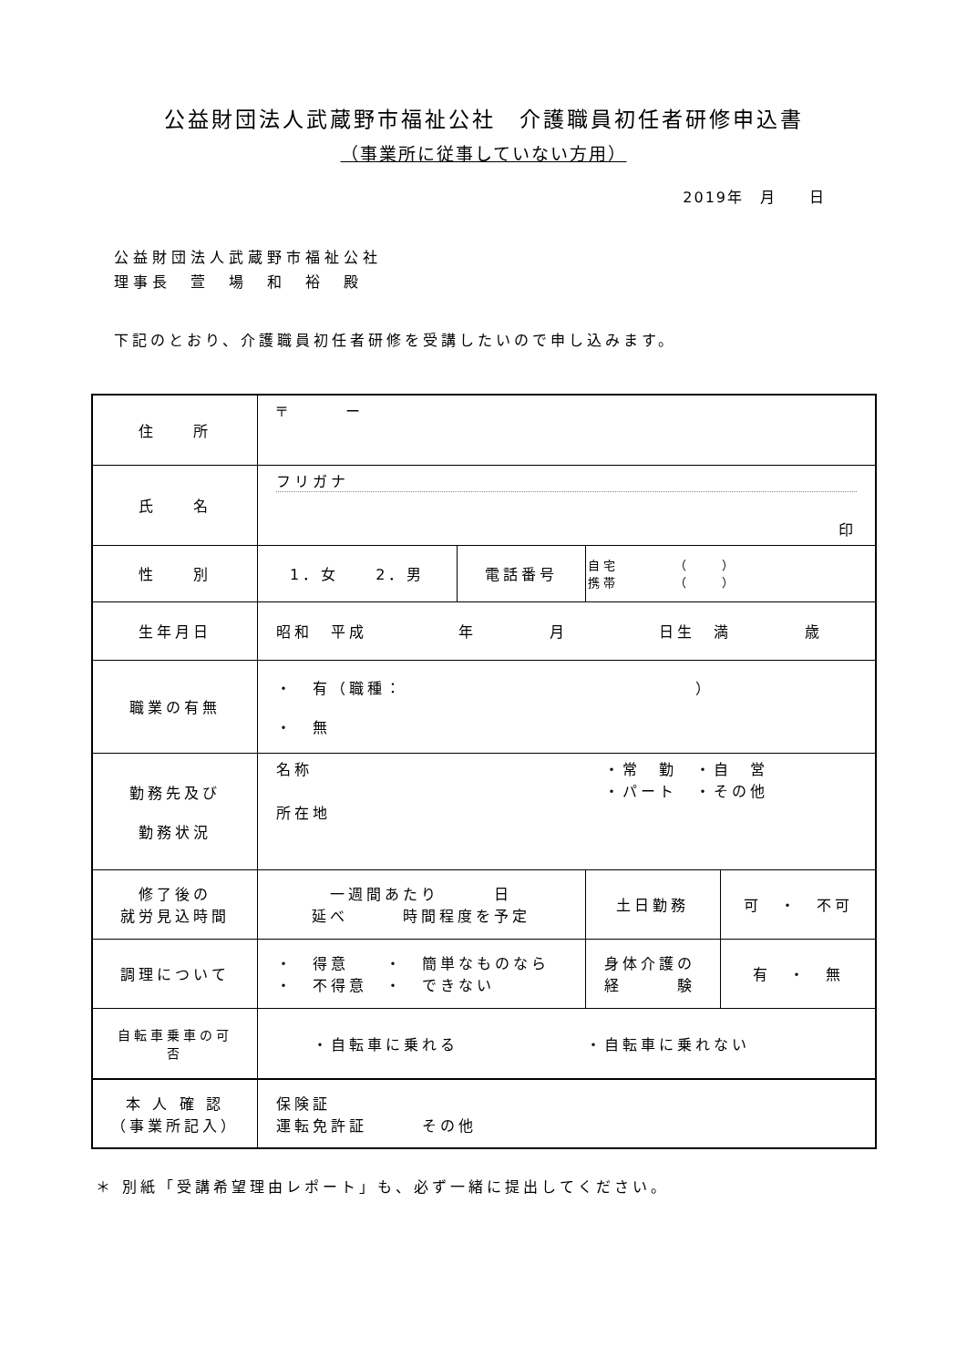公益財団法人武蔵野市福祉公社　介護職員初任者研修申込書
（事業所に従事していない方用）
2019年　月　　日
公益財団法人武蔵野市福祉公社
理事長　萱　場　和　裕　殿
下記のとおり、介護職員初任者研修を受講したいので申し込みます。
| 住 所 | 〒 ー | | | |
| 氏 名 | フリガナ 印 | | | |
| 性 別 | 1．女 2．男 | 電話番号 | 自宅 （ ） 携帯 （ ） | |
| 生年月日 | 昭和 平成 年 月 日生 満 歳 | | | |
| 職業の有無 | ・ 有（職種： ） ・ 無 | | | |
| 勤務先及び 勤務状況 | 名称 ・常 勤 ・自 営 ・パート ・その他 所在地 | | | |
| 修了後の 就労見込時間 | 一週間あたり 日 延べ 時間程度を予定 | | 土日勤務 | 可 ・ 不可 |
| 調理について | ・ 得意 ・ 簡単なものなら ・ 不得意 ・ できない | | 身体介護の 経 験 | 有 ・ 無 |
| 自転車乗車の可否 | ・自転車に乗れる ・自転車に乗れない | | | |
| 本 人 確 認 （事業所記入） | 保険証 運転免許証 その他 | | | |
＊ 別紙「受講希望理由レポート」も、必ず一緒に提出してください。